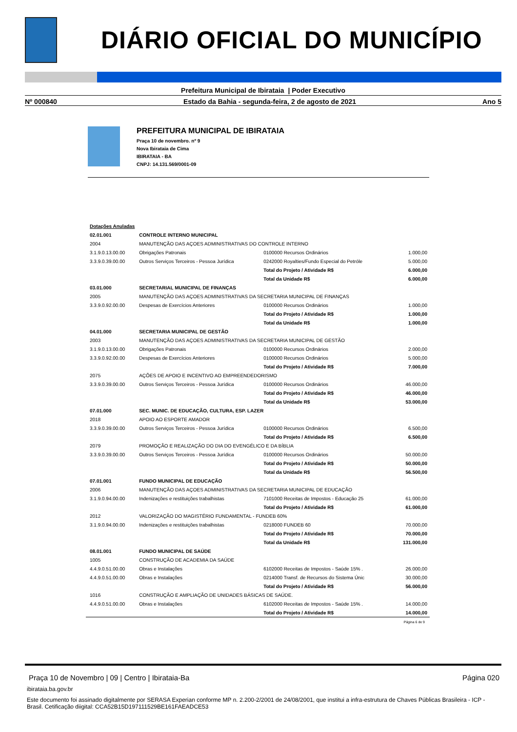DIÁRIO OFICIAL DO MUNICÍPIO
Prefeitura Municipal de Ibirataia | Poder Executivo
Nº 000840 Estado da Bahia - segunda-feira, 2 de agosto de 2021 Ano 5
PREFEITURA MUNICIPAL DE IBIRATAIA
Praça 10 de novembro. nº 9
Nova Ibirataia de Cima
IBIRATAIA - BA
CNPJ: 14.131.569/0001-09
| Dotações Anuladas | | | |
| 02.01.001 | CONTROLE INTERNO MUNICIPAL | | |
| 2004 | MANUTENÇÃO DAS AÇOES ADMINISTRATIVAS DO CONTROLE INTERNO | | |
| 3.1.9.0.13.00.00 | Obrigações Patronais | 0100000 Recursos Ordinários | 1.000,00 |
| 3.3.9.0.39.00.00 | Outros Serviços Terceiros - Pessoa Jurídica | 0242000 Royalties/Fundo Especial do Petróle | 5.000,00 |
| | | Total do Projeto / Atividade R$ | 6.000,00 |
| | | Total da Unidade R$ | 6.000,00 |
| 03.01.000 | SECRETARIAL MUNICIPAL DE FINANÇAS | | |
| 2005 | MANUTENÇÃO DAS AÇOES ADMINISTRATIVAS DA SECRETARIA MUNICIPAL DE FINANÇAS | | |
| 3.3.9.0.92.00.00 | Despesas de Exercícios Anteriores | 0100000 Recursos Ordinários | 1.000,00 |
| | | Total do Projeto / Atividade R$ | 1.000,00 |
| | | Total da Unidade R$ | 1.000,00 |
| 04.01.000 | SECRETARIA MUNICIPAL DE GESTÃO | | |
| 2003 | MANUTENÇÃO DAS AÇOES ADMINISTRATIVAS DA SECRETARIA MUNICIPAL DE GESTÃO | | |
| 3.1.9.0.13.00.00 | Obrigações Patronais | 0100000 Recursos Ordinários | 2.000,00 |
| 3.3.9.0.92.00.00 | Despesas de Exercícios Anteriores | 0100000 Recursos Ordinários | 5.000,00 |
| | | Total do Projeto / Atividade R$ | 7.000,00 |
| 2075 | AÇÕES DE APOIO E INCENTIVO AO EMPREENDEDORISMO | | |
| 3.3.9.0.39.00.00 | Outros Serviços Terceiros - Pessoa Jurídica | 0100000 Recursos Ordinários | 46.000,00 |
| | | Total do Projeto / Atividade R$ | 46.000,00 |
| | | Total da Unidade R$ | 53.000,00 |
| 07.01.000 | SEC. MUNIC. DE EDUCAÇÃO, CULTURA, ESP. LAZER | | |
| 2018 | APOIO AO ESPORTE AMADOR | | |
| 3.3.9.0.39.00.00 | Outros Serviços Terceiros - Pessoa Jurídica | 0100000 Recursos Ordinários | 6.500,00 |
| | | Total do Projeto / Atividade R$ | 6.500,00 |
| 2079 | PROMOÇÃO E REALIZAÇÃO DO DIA DO EVENGÉLICO E DA BÍBLIA | | |
| 3.3.9.0.39.00.00 | Outros Serviços Terceiros - Pessoa Jurídica | 0100000 Recursos Ordinários | 50.000,00 |
| | | Total do Projeto / Atividade R$ | 50.000,00 |
| | | Total da Unidade R$ | 56.500,00 |
| 07.01.001 | FUNDO MUNICIPAL DE EDUCAÇÃO | | |
| 2006 | MANUTENÇÃO DAS AÇOES ADMINISTRATIVAS DA SECRETARIA MUNICIPAL DE EDUCAÇÃO | | |
| 3.1.9.0.94.00.00 | Indenizações e restituições trabalhistas | 7101000 Receitas de Impostos - Educação 25 | 61.000,00 |
| | | Total do Projeto / Atividade R$ | 61.000,00 |
| 2012 | VALORIZAÇÃO DO MAGISTÉRIO FUNDAMENTAL - FUNDEB 60% | | |
| 3.1.9.0.94.00.00 | Indenizações e restituições trabalhistas | 0218000 FUNDEB 60 | 70.000,00 |
| | | Total do Projeto / Atividade R$ | 70.000,00 |
| | | Total da Unidade R$ | 131.000,00 |
| 08.01.001 | FUNDO MUNICIPAL DE SAÚDE | | |
| 1005 | CONSTRUÇÃO DE ACADEMIA DA SAÚDE | | |
| 4.4.9.0.51.00.00 | Obras e Instalações | 6102000 Receitas de Impostos - Saúde 15% . | 26.000,00 |
| 4.4.9.0.51.00.00 | Obras e Instalações | 0214000 Transf. de Recursos do Sistema Únic | 30.000,00 |
| | | Total do Projeto / Atividade R$ | 56.000,00 |
| 1016 | CONSTRUÇÃO E AMPLIAÇÃO DE UNIDADES BÁSICAS DE SAÚDE. | | |
| 4.4.9.0.51.00.00 | Obras e Instalações | 6102000 Receitas de Impostos - Saúde 15% . | 14.000,00 |
| | | Total do Projeto / Atividade R$ | 14.000,00 |
Página 6 de 9
Praça 10 de Novembro | 09 | Centro | Ibirataia-Ba Página 020
ibirataia.ba.gov.br
Este documento foi assinado digitalmente por SERASA Experian conforme MP n. 2.200-2/2001 de 24/08/2001, que institui a infra-estrutura de Chaves Públicas Brasileira - ICP - Brasil. Cetificação diigital: CCA52B15D197111529BE161FAEADCE53